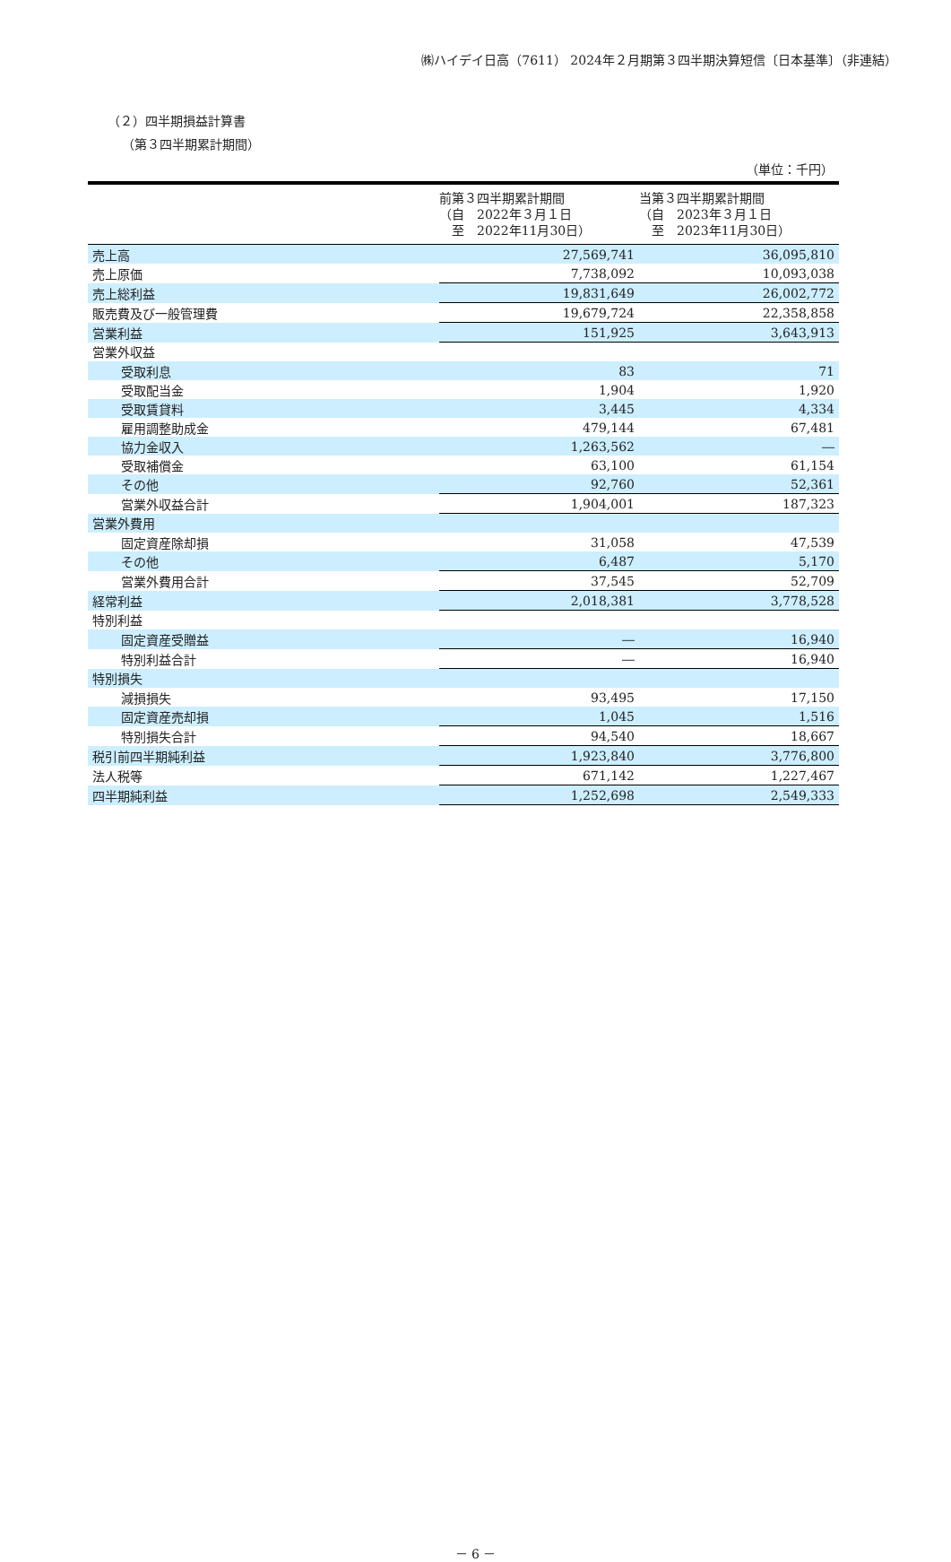㈱ハイデイ日高（7611） 2024年２月期第３四半期決算短信〔日本基準〕（非連結）
（２）四半期損益計算書
（第３四半期累計期間）
（単位：千円）
| | 前第３四半期累計期間 （自 2022年３月１日 至 2022年11月30日） | 当第３四半期累計期間 （自 2023年３月１日 至 2023年11月30日） |
| --- | --- | --- |
| 売上高 | 27,569,741 | 36,095,810 |
| 売上原価 | 7,738,092 | 10,093,038 |
| 売上総利益 | 19,831,649 | 26,002,772 |
| 販売費及び一般管理費 | 19,679,724 | 22,358,858 |
| 営業利益 | 151,925 | 3,643,913 |
| 営業外収益 | | |
| 受取利息 | 83 | 71 |
| 受取配当金 | 1,904 | 1,920 |
| 受取賃貸料 | 3,445 | 4,334 |
| 雇用調整助成金 | 479,144 | 67,481 |
| 協力金収入 | 1,263,562 | ― |
| 受取補償金 | 63,100 | 61,154 |
| その他 | 92,760 | 52,361 |
| 営業外収益合計 | 1,904,001 | 187,323 |
| 営業外費用 | | |
| 固定資産除却損 | 31,058 | 47,539 |
| その他 | 6,487 | 5,170 |
| 営業外費用合計 | 37,545 | 52,709 |
| 経常利益 | 2,018,381 | 3,778,528 |
| 特別利益 | | |
| 固定資産受贈益 | ― | 16,940 |
| 特別利益合計 | ― | 16,940 |
| 特別損失 | | |
| 減損損失 | 93,495 | 17,150 |
| 固定資産売却損 | 1,045 | 1,516 |
| 特別損失合計 | 94,540 | 18,667 |
| 税引前四半期純利益 | 1,923,840 | 3,776,800 |
| 法人税等 | 671,142 | 1,227,467 |
| 四半期純利益 | 1,252,698 | 2,549,333 |
－ 6 －